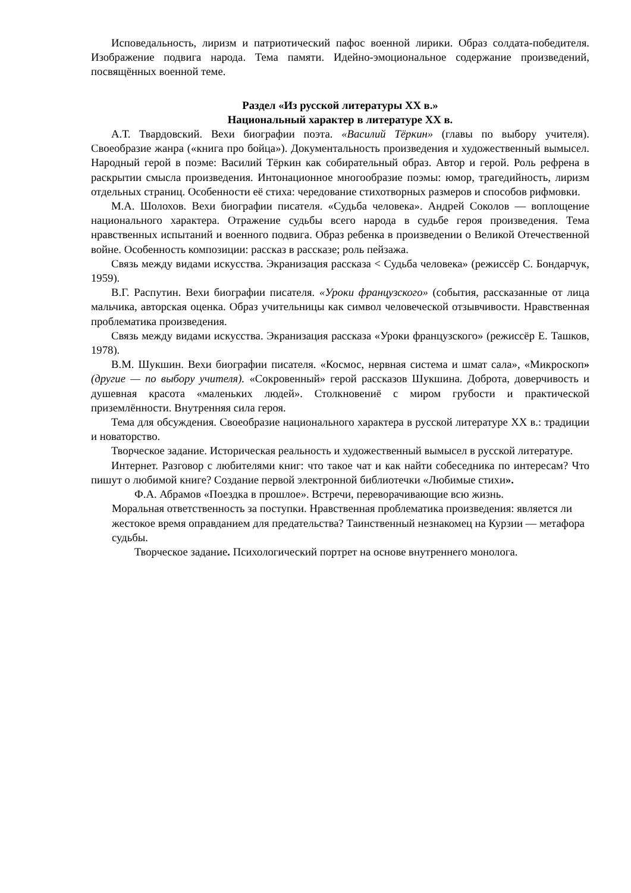Исповедальность, лиризм и патриотический пафос военной лирики. Образ солдата-победителя. Изображение подвига народа. Тема памяти. Идейно-эмоциональное содержание произведений, посвящённых военной теме.
Раздел «Из русской литературы XX в.»
Национальный характер в литературе XX в.
А.Т. Твардовский. Вехи биографии поэта. «Василий Тёркин» (главы по выбору учителя). Своеобразие жанра («книга про бойца»). Документальность произведения и художественный вымысел. Народный герой в поэме: Василий Тёркин как собирательный образ. Автор и герой. Роль рефрена в раскрытии смысла произведения. Интонационное многообразие поэмы: юмор, трагедийность, лиризм отдельных страниц. Особенности её стиха: чередование стихотворных размеров и способов рифмовки.
М.А. Шолохов. Вехи биографии писателя. «Судьба человека». Андрей Соколов — воплощение национального характера. Отражение судьбы всего народа в судьбе героя произведения. Тема нравственных испытаний и военного подвига. Образ ребенка в произведении о Великой Отечественной войне. Особенность композиции: рассказ в рассказе; роль пейзажа.
Связь между видами искусства. Экранизация рассказа < Судьба человека» (режиссёр С. Бондарчук, 1959).
В.Г. Распутин. Вехи биографии писателя. «Уроки французского» (события, рассказанные от лица мальчика, авторская оценка. Образ учительницы как символ человеческой отзывчивости. Нравственная проблематика произведения.
Связь между видами искусства. Экранизация рассказа «Уроки французского» (режиссёр Е. Ташков, 1978).
В.М. Шукшин. Вехи биографии писателя. «Космос, нервная система и шмат сала», «Микроскоп» (другие — по выбору учителя). «Сокровенный» герой рассказов Шукшина. Доброта, доверчивость и душевная красота «маленьких людей». Столкновениё с миром грубости и практической приземлённости. Внутренняя сила героя.
Тема для обсуждения. Своеобразие национального характера в русской литературе XX в.: традиции и новаторство.
Творческое задание. Историческая реальность и художественный вымысел в русской литературе.
Интернет. Разговор с любителями книг: что такое чат и как найти собеседника по интересам? Что пишут о любимой книге? Создание первой электронной библиотечки «Любимые стихи».
Ф.А. Абрамов «Поездка в прошлое». Встречи, переворачивающие всю жизнь.
Моральная ответственность за поступки. Нравственная проблематика произведения: является ли жестокое время оправданием для предательства? Таинственный незнакомец на Курзии — метафора судьбы.
Творческое задание. Психологический портрет на основе внутреннего монолога.